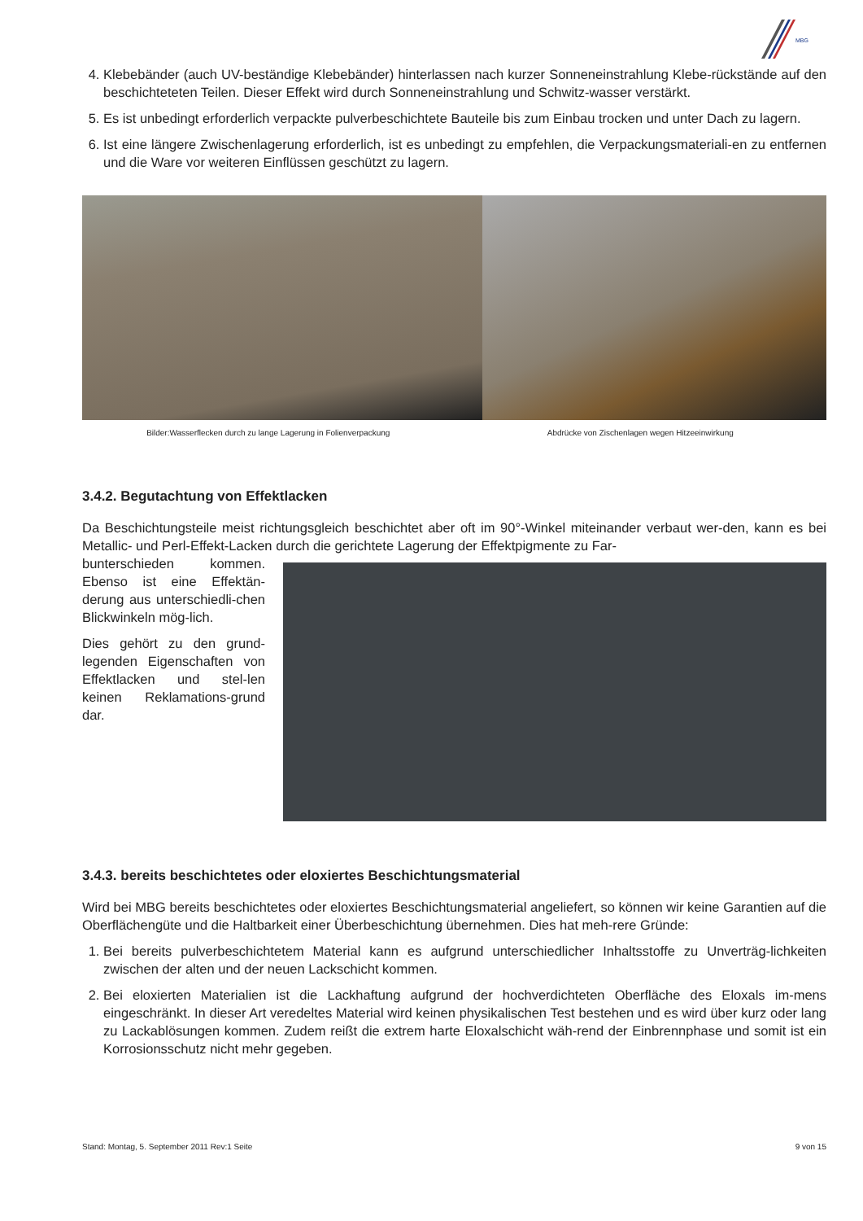MBG
4. Klebebänder (auch UV-beständige Klebebänder) hinterlassen nach kurzer Sonneneinstrahlung Klebe-rückstände auf den beschichteteten Teilen. Dieser Effekt wird durch Sonneneinstrahlung und Schwitz-wasser verstärkt.
5. Es ist unbedingt erforderlich verpackte pulverbeschichtete Bauteile bis zum Einbau trocken und unter Dach zu lagern.
6. Ist eine längere Zwischenlagerung erforderlich, ist es unbedingt zu empfehlen, die Verpackungsmateriali-en zu entfernen und die Ware vor weiteren Einflüssen geschützt zu lagern.
Bilder:Wasserflecken durch zu lange Lagerung in Folienverpackung
Abdrücke von Zischenlagen wegen Hitzeeinwirkung
3.4.2. Begutachtung von Effektlacken
Da Beschichtungsteile meist richtungsgleich beschichtet aber oft im 90°-Winkel miteinander verbaut wer-den, kann es bei Metallic- und Perl-Effekt-Lacken durch die gerichtete Lagerung der Effektpigmente zu Far-
bunterschieden kommen. Ebenso ist eine Effektän-derung aus unterschiedli-chen Blickwinkeln mög-lich.
Dies gehört zu den grund-legenden Eigenschaften von Effektlacken und stel-len keinen Reklamations-grund dar.
3.4.3. bereits beschichtetes oder eloxiertes Beschichtungsmaterial
Wird bei MBG bereits beschichtetes oder eloxiertes Beschichtungsmaterial angeliefert, so können wir keine Garantien auf die Oberflächengüte und die Haltbarkeit einer Überbeschichtung übernehmen. Dies hat meh-rere Gründe:
1. Bei bereits pulverbeschichtetem Material kann es aufgrund unterschiedlicher Inhaltsstoffe zu Unverträg-lichkeiten zwischen der alten und der neuen Lackschicht kommen.
2. Bei eloxierten Materialien ist die Lackhaftung aufgrund der hochverdichteten Oberfläche des Eloxals im-mens eingeschränkt. In dieser Art veredeltes Material wird keinen physikalischen Test bestehen und es wird über kurz oder lang zu Lackablösungen kommen. Zudem reißt die extrem harte Eloxalschicht wäh-rend der Einbrennphase und somit ist ein Korrosionsschutz nicht mehr gegeben.
Stand: Montag, 5. September 2011 Rev:1 Seite 9 von 15